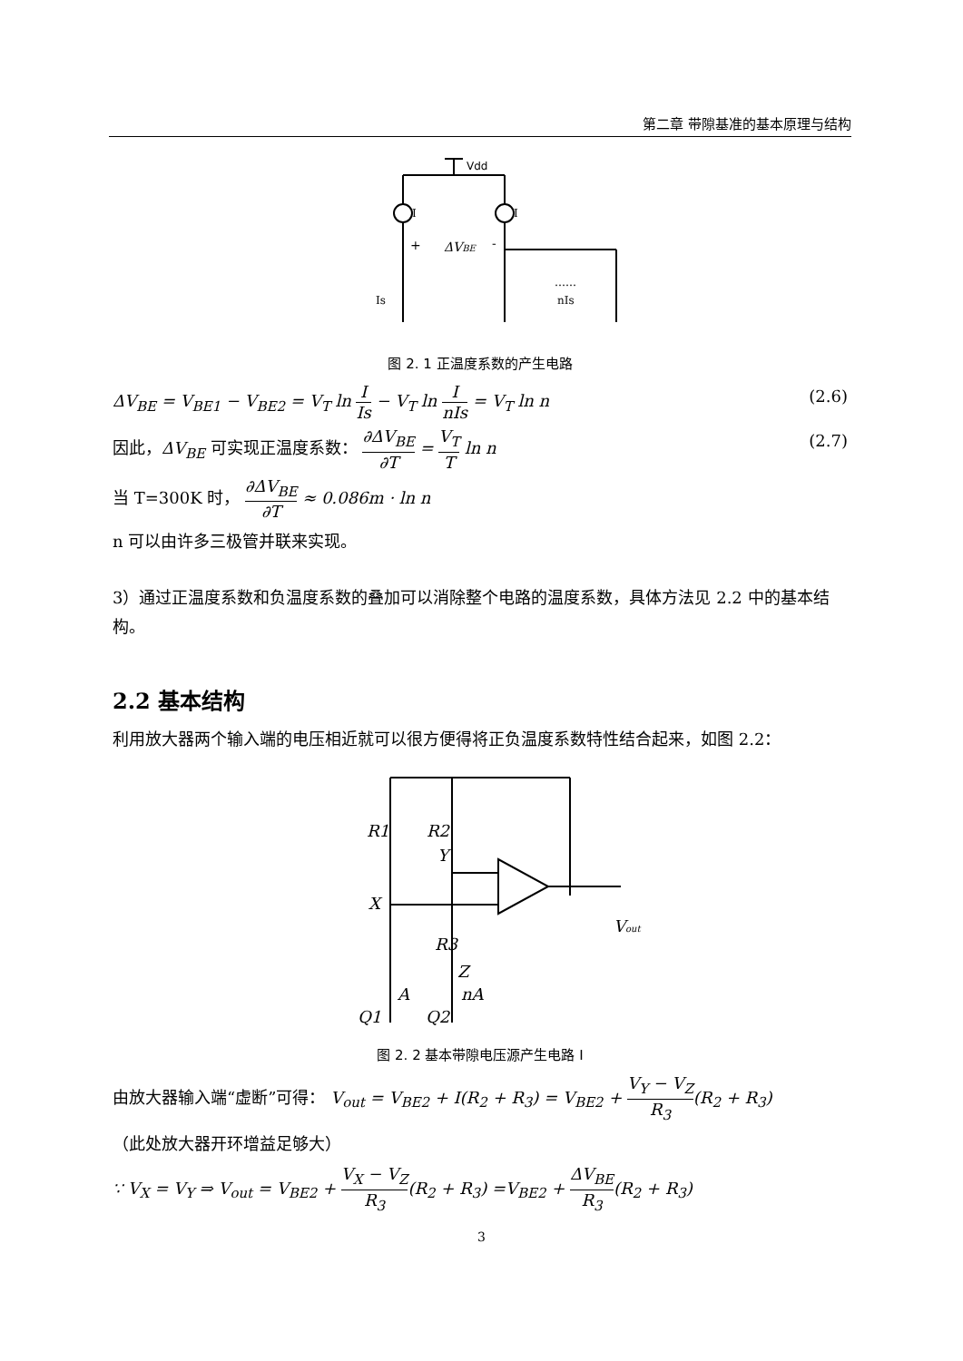第二章 带隙基准的基本原理与结构
Vdd
I
I
+
ΔVBE
-
Is
nIs
……
图 2. 1 正温度系数的产生电路
ΔV<sub>BE</sub> = V<sub>BE1</sub> − V<sub>BE2</sub> = V<sub>T</sub> ln I Is − V<sub>T</sub> ln I nIs = V<sub>T</sub> ln n (2.6)
因此，ΔV<sub>BE</sub> 可实现正温度系数： ∂ΔV<sub>BE</sub> ∂T = V<sub>T</sub> T ln n (2.7)
当 T=300K 时， ∂ΔV<sub>BE</sub> ∂T ≈ 0.086m · ln n
n 可以由许多三极管并联来实现。
3）通过正温度系数和负温度系数的叠加可以消除整个电路的温度系数，具体方法见 2.2 中的基本结构。
2.2 基本结构
利用放大器两个输入端的电压相近就可以很方便得将正负温度系数特性结合起来，如图 2.2：
R1
R2
Y
X
R3
Z
A
nA
Q1
Q2
Vout
图 2. 2 基本带隙电压源产生电路 I
由放大器输入端“虚断”可得： V<sub>out</sub> = V<sub>BE2</sub> + I(R<sub>2</sub> + R<sub>3</sub>) = V<sub>BE2</sub> + V<sub>Y</sub> − V<sub>Z</sub> R<sub>3</sub>(R<sub>2</sub> + R<sub>3</sub>)
（此处放大器开环增益足够大）
∵ V<sub>X</sub> = V<sub>Y</sub> ⇒ V<sub>out</sub> = V<sub>BE2</sub> + V<sub>X</sub> − V<sub>Z</sub> R<sub>3</sub>(R<sub>2</sub> + R<sub>3</sub>) =V<sub>BE2</sub> + ΔV<sub>BE</sub> R<sub>3</sub>(R<sub>2</sub> + R<sub>3</sub>)
3